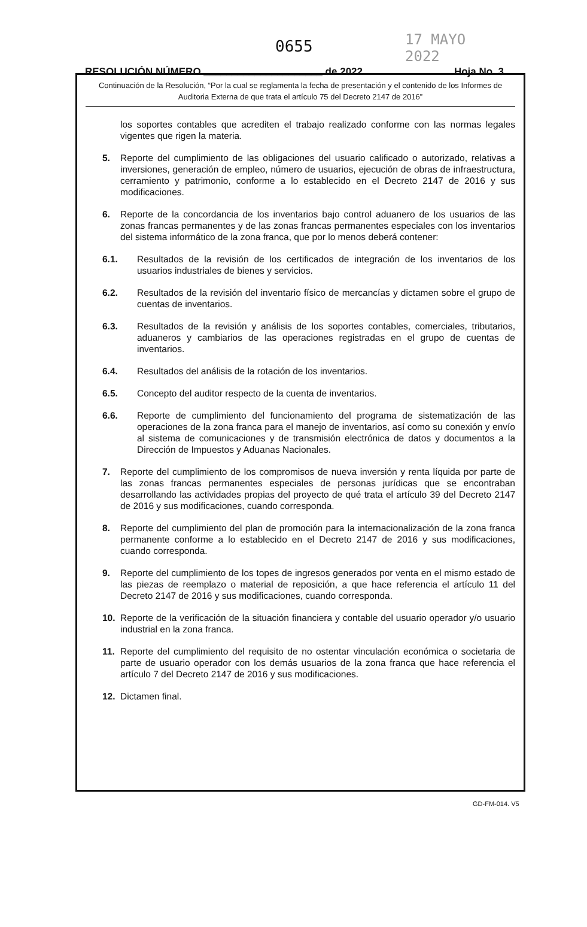0655 17 MAYO 2022
RESOLUCIÓN NÚMERO _____________________ de 2022 Hoja No. 3
Continuación de la Resolución, “Por la cual se reglamenta la fecha de presentación y el contenido de los Informes de Auditoria Externa de que trata el artículo 75 del Decreto 2147 de 2016”
los soportes contables que acrediten el trabajo realizado conforme con las normas legales vigentes que rigen la materia.
5. Reporte del cumplimiento de las obligaciones del usuario calificado o autorizado, relativas a inversiones, generación de empleo, número de usuarios, ejecución de obras de infraestructura, cerramiento y patrimonio, conforme a lo establecido en el Decreto 2147 de 2016 y sus modificaciones.
6. Reporte de la concordancia de los inventarios bajo control aduanero de los usuarios de las zonas francas permanentes y de las zonas francas permanentes especiales con los inventarios del sistema informático de la zona franca, que por lo menos deberá contener:
6.1. Resultados de la revisión de los certificados de integración de los inventarios de los usuarios industriales de bienes y servicios.
6.2. Resultados de la revisión del inventario físico de mercancías y dictamen sobre el grupo de cuentas de inventarios.
6.3. Resultados de la revisión y análisis de los soportes contables, comerciales, tributarios, aduaneros y cambiarios de las operaciones registradas en el grupo de cuentas de inventarios.
6.4. Resultados del análisis de la rotación de los inventarios.
6.5. Concepto del auditor respecto de la cuenta de inventarios.
6.6. Reporte de cumplimiento del funcionamiento del programa de sistematización de las operaciones de la zona franca para el manejo de inventarios, así como su conexión y envío al sistema de comunicaciones y de transmisión electrónica de datos y documentos a la Dirección de Impuestos y Aduanas Nacionales.
7. Reporte del cumplimiento de los compromisos de nueva inversión y renta líquida por parte de las zonas francas permanentes especiales de personas jurídicas que se encontraban desarrollando las actividades propias del proyecto de qué trata el artículo 39 del Decreto 2147 de 2016 y sus modificaciones, cuando corresponda.
8. Reporte del cumplimiento del plan de promoción para la internacionalización de la zona franca permanente conforme a lo establecido en el Decreto 2147 de 2016 y sus modificaciones, cuando corresponda.
9. Reporte del cumplimiento de los topes de ingresos generados por venta en el mismo estado de las piezas de reemplazo o material de reposición, a que hace referencia el artículo 11 del Decreto 2147 de 2016 y sus modificaciones, cuando corresponda.
10. Reporte de la verificación de la situación financiera y contable del usuario operador y/o usuario industrial en la zona franca.
11. Reporte del cumplimiento del requisito de no ostentar vinculación económica o societaria de parte de usuario operador con los demás usuarios de la zona franca que hace referencia el artículo 7 del Decreto 2147 de 2016 y sus modificaciones.
12. Dictamen final.
GD-FM-014. V5